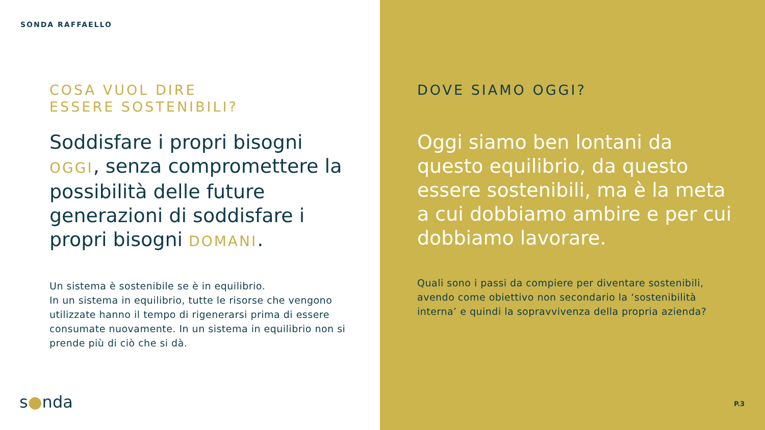SONDA RAFFAELLO
COSA VUOL DIRE
ESSERE SOSTENIBILI?
Soddisfare i propri bisogni OGGI, senza compromettere la possibilità delle future generazioni di soddisfare i propri bisogni DOMANI.
Un sistema è sostenibile se è in equilibrio.
In un sistema in equilibrio, tutte le risorse che vengono utilizzate hanno il tempo di rigenerarsi prima di essere consumate nuovamente. In un sistema in equilibrio non si prende più di ciò che si dà.
s●nda
DOVE SIAMO OGGI?
Oggi siamo ben lontani da questo equilibrio, da questo essere sostenibili, ma è la meta a cui dobbiamo ambire e per cui dobbiamo lavorare.
Quali sono i passi da compiere per diventare sostenibili, avendo come obiettivo non secondario la ‘sostenibilità interna’ e quindi la sopravvivenza della propria azienda?
P.3